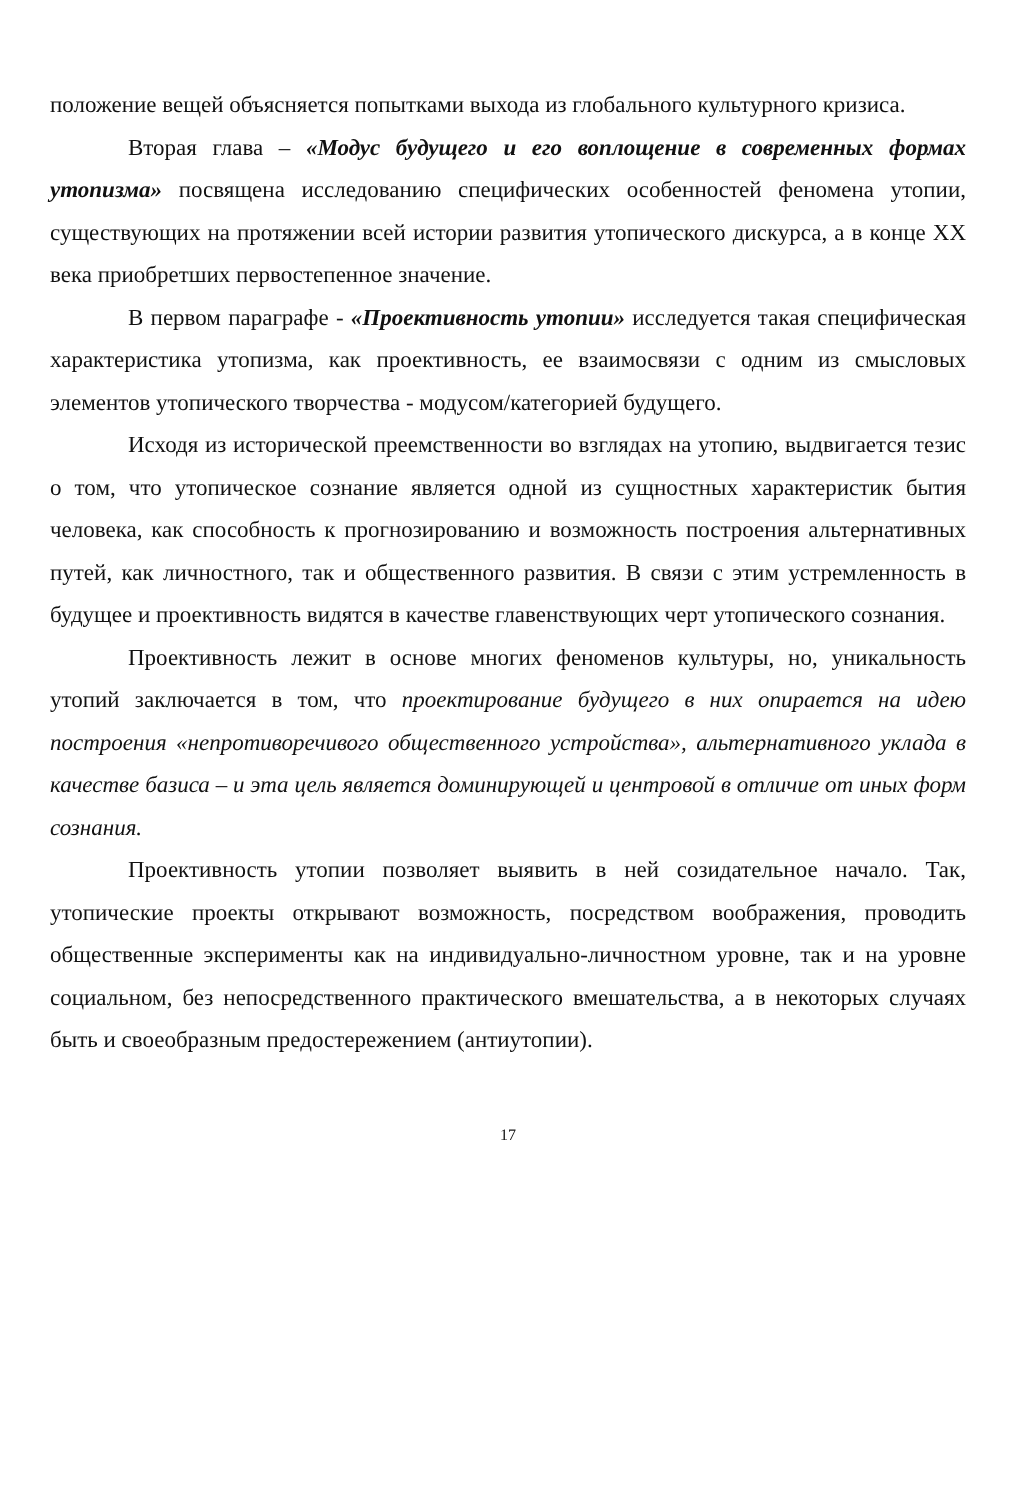положение вещей объясняется попытками выхода из глобального культурного кризиса.
Вторая глава – «Модус будущего и его воплощение в современных формах утопизма» посвящена исследованию специфических особенностей феномена утопии, существующих на протяжении всей истории развития утопического дискурса, а в конце XX века приобретших первостепенное значение.
В первом параграфе - «Проективность утопии» исследуется такая специфическая характеристика утопизма, как проективность, ее взаимосвязи с одним из смысловых элементов утопического творчества - модусом/категорией будущего.
Исходя из исторической преемственности во взглядах на утопию, выдвигается тезис о том, что утопическое сознание является одной из сущностных характеристик бытия человека, как способность к прогнозированию и возможность построения альтернативных путей, как личностного, так и общественного развития. В связи с этим устремленность в будущее и проективность видятся в качестве главенствующих черт утопического сознания.
Проективность лежит в основе многих феноменов культуры, но, уникальность утопий заключается в том, что проектирование будущего в них опирается на идею построения «непротиворечивого общественного устройства», альтернативного уклада в качестве базиса – и эта цель является доминирующей и центровой в отличие от иных форм сознания.
Проективность утопии позволяет выявить в ней созидательное начало. Так, утопические проекты открывают возможность, посредством воображения, проводить общественные эксперименты как на индивидуально-личностном уровне, так и на уровне социальном, без непосредственного практического вмешательства, а в некоторых случаях быть и своеобразным предостережением (антиутопии).
17